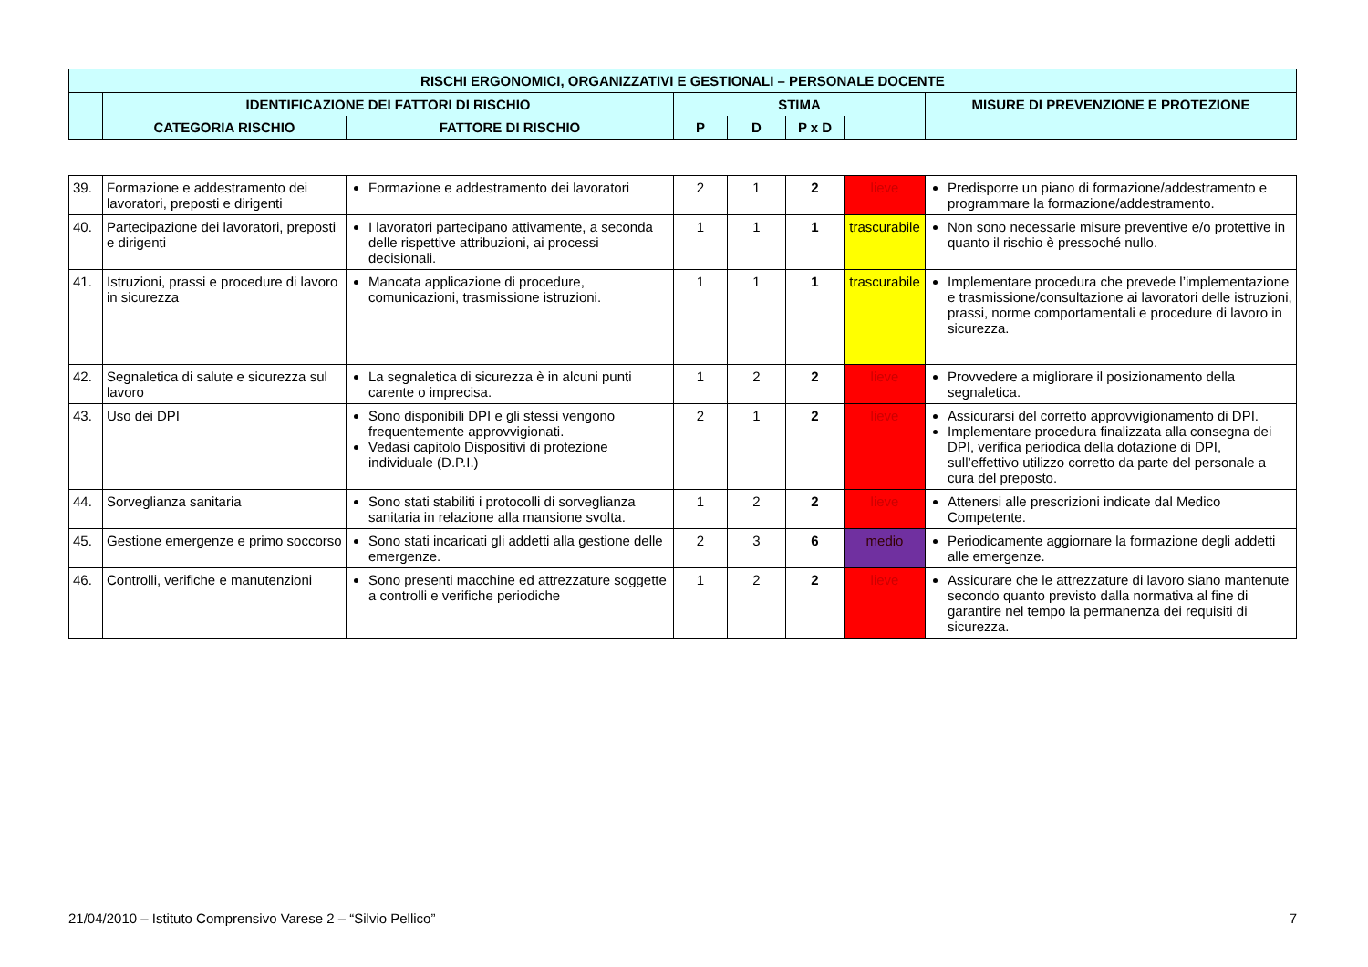| RISCHI ERGONOMICI, ORGANIZZATIVI E GESTIONALI – PERSONALE DOCENTE | | | | | | | |
| | IDENTIFICAZIONE DEI FATTORI DI RISCHIO | | STIMA | | | | MISURE DI PREVENZIONE E PROTEZIONE |
| | CATEGORIA RISCHIO | FATTORE DI RISCHIO | P | D | P x D | | |
| 39. | Formazione e addestramento dei lavoratori, preposti e dirigenti | Formazione e addestramento dei lavoratori | 2 | 1 | 2 | lieve | Predisporre un piano di formazione/addestramento e programmare la formazione/addestramento. |
| 40. | Partecipazione dei lavoratori, preposti e dirigenti | I lavoratori partecipano attivamente, a seconda delle rispettive attribuzioni, ai processi decisionali. | 1 | 1 | 1 | trascurabile | Non sono necessarie misure preventive e/o protettive in quanto il rischio è pressoché nullo. |
| 41. | Istruzioni, prassi e procedure di lavoro in sicurezza | Mancata applicazione di procedure, comunicazioni, trasmissione istruzioni. | 1 | 1 | 1 | trascurabile | Implementare procedura che prevede l’implementazione e trasmissione/consultazione ai lavoratori delle istruzioni, prassi, norme comportamentali e procedure di lavoro in sicurezza. |
| 42. | Segnaletica di salute e sicurezza sul lavoro | La segnaletica di sicurezza è in alcuni punti carente o imprecisa. | 1 | 2 | 2 | lieve | Provvedere a migliorare il posizionamento della segnaletica. |
| 43. | Uso dei DPI | Sono disponibili DPI e gli stessi vengono frequentemente approvvigionati. Vedasi capitolo Dispositivi di protezione individuale (D.P.I.) | 2 | 1 | 2 | lieve | Assicurarsi del corretto approvvigionamento di DPI. Implementare procedura finalizzata alla consegna dei DPI, verifica periodica della dotazione di DPI, sull’effettivo utilizzo corretto da parte del personale a cura del preposto. |
| 44. | Sorveglianza sanitaria | Sono stati stabiliti i protocolli di sorveglianza sanitaria in relazione alla mansione svolta. | 1 | 2 | 2 | lieve | Attenersi alle prescrizioni indicate dal Medico Competente. |
| 45. | Gestione emergenze e primo soccorso | Sono stati incaricati gli addetti alla gestione delle emergenze. | 2 | 3 | 6 | medio | Periodicamente aggiornare la formazione degli addetti alle emergenze. |
| 46. | Controlli, verifiche e manutenzioni | Sono presenti macchine ed attrezzature soggette a controlli e verifiche periodiche | 1 | 2 | 2 | lieve | Assicurare che le attrezzature di lavoro siano mantenute secondo quanto previsto dalla normativa al fine di garantire nel tempo la permanenza dei requisiti di sicurezza. |
21/04/2010 – Istituto Comprensivo Varese 2 – “Silvio Pellico” 7